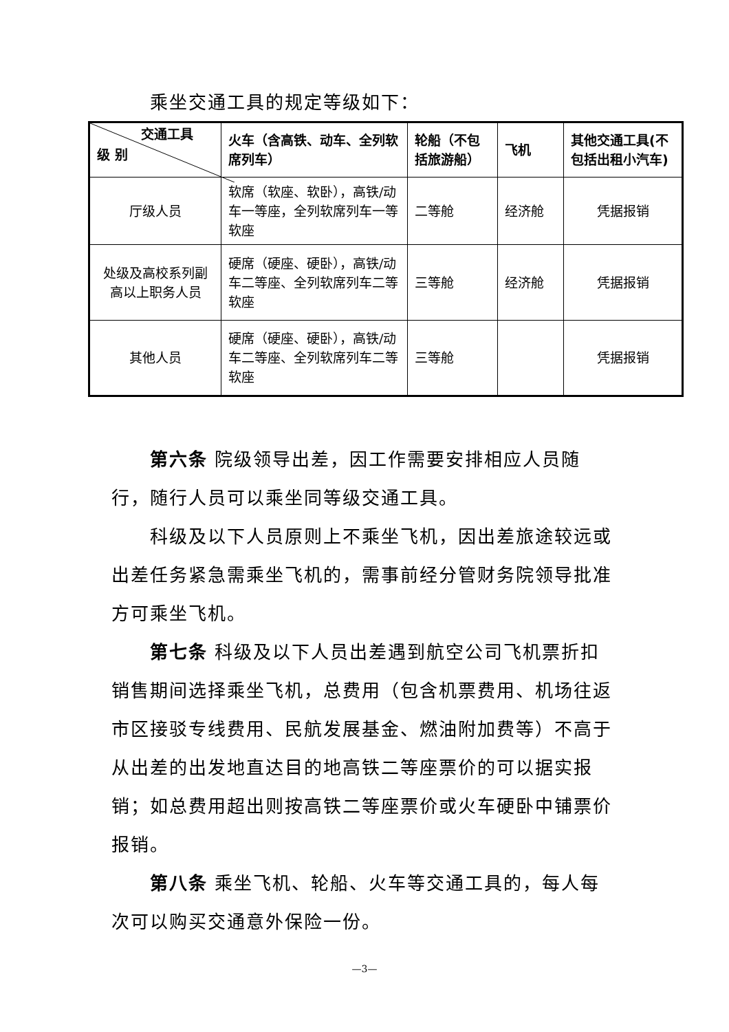乘坐交通工具的规定等级如下：
| 交通工具 级 别 | 火车（含高铁、动车、全列软席列车） | 轮船（不包括旅游船） | 飞机 | 其他交通工具(不包括出租小汽车) |
| --- | --- | --- | --- | --- |
| 厅级人员 | 软席（软座、软卧），高铁/动车一等座，全列软席列车一等软座 | 二等舱 | 经济舱 | 凭据报销 |
| 处级及高校系列副高以上职务人员 | 硬席（硬座、硬卧），高铁/动车二等座、全列软席列车二等软座 | 三等舱 | 经济舱 | 凭据报销 |
| 其他人员 | 硬席（硬座、硬卧），高铁/动车二等座、全列软席列车二等软座 | 三等舱 | | 凭据报销 |
第六条 院级领导出差，因工作需要安排相应人员随行，随行人员可以乘坐同等级交通工具。
科级及以下人员原则上不乘坐飞机，因出差旅途较远或出差任务紧急需乘坐飞机的，需事前经分管财务院领导批准方可乘坐飞机。
第七条 科级及以下人员出差遇到航空公司飞机票折扣销售期间选择乘坐飞机，总费用（包含机票费用、机场往返市区接驳专线费用、民航发展基金、燃油附加费等）不高于从出差的出发地直达目的地高铁二等座票价的可以据实报销；如总费用超出则按高铁二等座票价或火车硬卧中铺票价报销。
第八条 乘坐飞机、轮船、火车等交通工具的，每人每次可以购买交通意外保险一份。
—3—